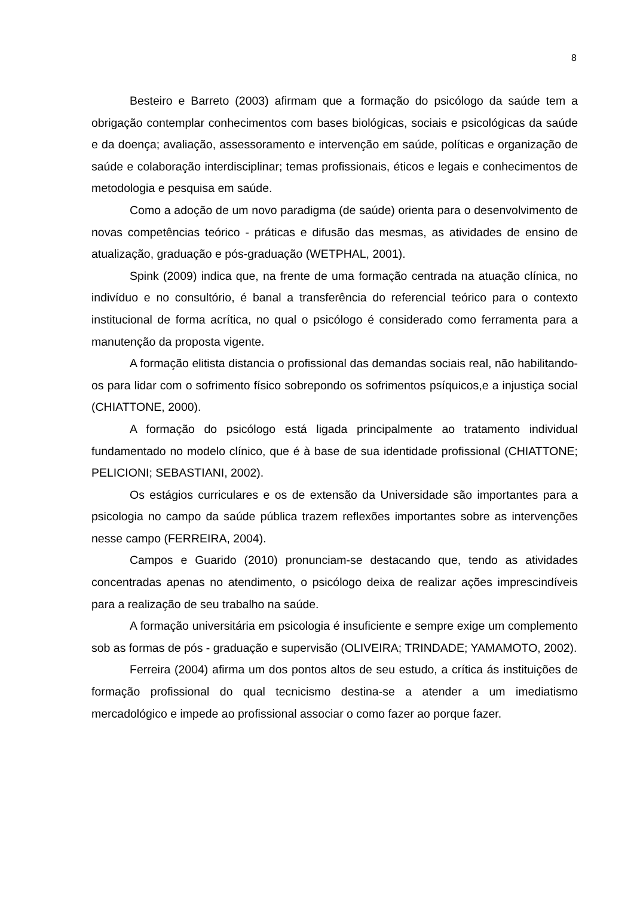8
Besteiro e Barreto (2003) afirmam que a formação do psicólogo da saúde tem a obrigação contemplar conhecimentos com bases biológicas, sociais e psicológicas da saúde e da doença; avaliação, assessoramento e intervenção em saúde, políticas e organização de saúde e colaboração interdisciplinar; temas profissionais, éticos e legais e conhecimentos de metodologia e pesquisa em saúde.
Como a adoção de um novo paradigma (de saúde) orienta para o desenvolvimento de novas competências teórico - práticas e difusão das mesmas, as atividades de ensino de atualização, graduação e pós-graduação (WETPHAL, 2001).
Spink (2009) indica que, na frente de uma formação centrada na atuação clínica, no indivíduo e no consultório, é banal a transferência do referencial teórico para o contexto institucional de forma acrítica, no qual o psicólogo é considerado como ferramenta para a manutenção da proposta vigente.
A formação elitista distancia o profissional das demandas sociais real, não habilitando-os para lidar com o sofrimento físico sobrepondo os sofrimentos psíquicos,e a injustiça social (CHIATTONE, 2000).
A formação do psicólogo está ligada principalmente ao tratamento individual fundamentado no modelo clínico, que é à base de sua identidade profissional (CHIATTONE; PELICIONI; SEBASTIANI, 2002).
Os estágios curriculares e os de extensão da Universidade são importantes para a psicologia no campo da saúde pública trazem reflexões importantes sobre as intervenções nesse campo (FERREIRA, 2004).
Campos e Guarido (2010) pronunciam-se destacando que, tendo as atividades concentradas apenas no atendimento, o psicólogo deixa de realizar ações imprescindíveis para a realização de seu trabalho na saúde.
A formação universitária em psicologia é insuficiente e sempre exige um complemento sob as formas de pós - graduação e supervisão (OLIVEIRA; TRINDADE; YAMAMOTO, 2002).
Ferreira (2004) afirma um dos pontos altos de seu estudo, a crítica ás instituições de formação profissional do qual tecnicismo destina-se a atender a um imediatismo mercadológico e impede ao profissional associar o como fazer ao porque fazer.